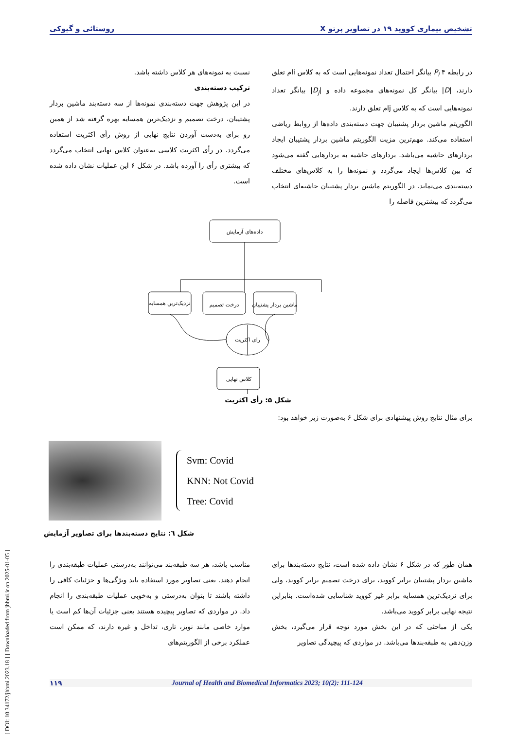[ DOI: 10.34172/jhbmi.2023.18 ] [ Downloaded from jhbmi.ir on 2025-01-05 ]
تشخیص بیماری کووید ۱۹ در تصاویر پرتو X روستائی و گیوکی
در رابطه ۴ P<sub>i</sub> بیانگر احتمال تعداد نمونه‌هایی است که به کلاس iام تعلق دارند، |D| بیانگر کل نمونه‌های مجموعه داده و |D<sub>j</sub>| بیانگر تعداد نمونه‌هایی است که به کلاس jام تعلق دارند.
الگوریتم ماشین بردار پشتیبان جهت دسته‌بندی داده‌ها از روابط ریاضی استفاده می‌کند. مهم‌ترین مزیت الگوریتم ماشین بردار پشتیبان ایجاد بردارهای حاشیه می‌باشد. بردارهای حاشیه به بردارهایی گفته می‌شود که بین کلاس‌ها ایجاد می‌گردد و نمونه‌ها را به کلاس‌های مختلف دسته‌بندی می‌نماید. در الگوریتم ماشین بردار پشتیبان حاشیه‌ای انتخاب می‌گردد که بیشترین فاصله را
نسبت به نمونه‌های هر کلاس داشته باشد.
ترکیب دسته‌بندی
در این پژوهش جهت دسته‌بندی نمونه‌ها از سه دسته‌بند ماشین بردار پشتیبان، درخت تصمیم و نزدیک‌ترین همسایه بهره گرفته شد از همین رو برای به‌دست آوردن نتایج نهایی از روش رأی اکثریت استفاده می‌گردد. در رأی اکثریت کلاسی به‌عنوان کلاس نهایی انتخاب می‌گردد که بیشتری رأی را آورده باشد. در شکل ۶ این عملیات نشان داده شده است.
داده‌های آزمایش
نزدیک‌ترین همسایه
درخت تصمیم
ماشین بردار پشتیبان
رای اکثریت
کلاس نهایی
شکل ۵: رأی اکثریت
برای مثال نتایج روش پیشنهادی برای شکل ۶ به‌صورت زیر خواهد بود:
Svm: Covid
KNN: Not Covid
Tree: Covid
شکل ٦: نتایج دسته‌بندها برای تصاویر آزمایش
همان طور که در شکل ۶ نشان داده شده است، نتایج دسته‌بندها برای ماشین بردار پشتیبان برابر کووید، برای درخت تصمیم برابر کووید، ولی برای نزدیک‌ترین همسایه برابر غیر کووید شناسایی شده‌است. بنابراین نتیجه نهایی برابر کووید می‌باشد.
یکی از مباحثی که در این بخش مورد توجه قرار می‌گیرد، بخش وزن‌دهی به طبقه‌بندها می‌باشد. در مواردی که پیچیدگی تصاویر
مناسب باشد، هر سه طبقه‌بند می‌توانند به‌درستی عملیات طبقه‌بندی را انجام دهند. یعنی تصاویر مورد استفاده باید ویژگی‌ها و جزئیات کافی را داشته باشند تا بتوان به‌درستی و به‌خوبی عملیات طبقه‌بندی را انجام داد. در مواردی که تصاویر پیچیده هستند یعنی جزئیات آن‌ها کم است یا موارد خاصی مانند نویز، تاری، تداخل و غیره دارند، که ممکن است عملکرد برخی از الگوریتم‌های
۱۱۹ Journal of Health and Biomedical Informatics 2023; 10(2): 111-124